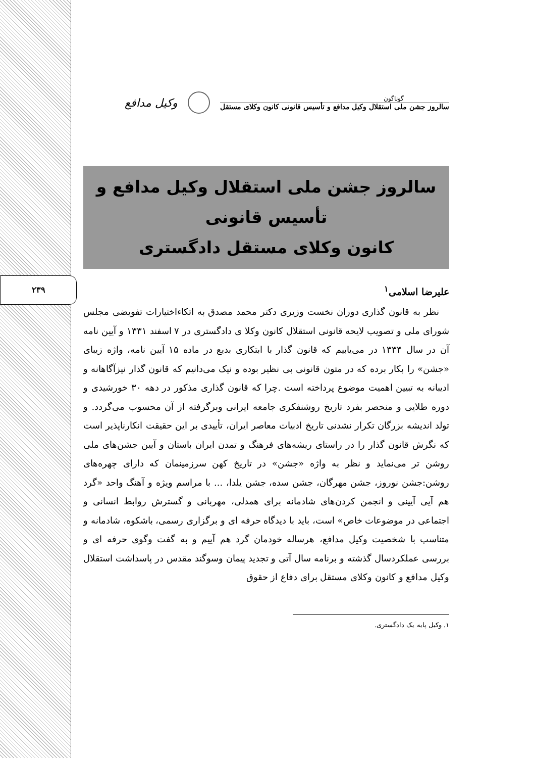۲۳۹
گوناگون
سالروز جشن ملی استقلال وکیل مدافع و تأسیس قانونی کانون وکلای مستقل
وکیل مدافع
سالروز جشن ملی استقلال وکیل مدافع و تأسیس قانونی
کانون وکلای مستقل دادگستری
علیرضا اسلامی<sup>۱</sup>
نظر به قانون گذاری دوران نخست وزیری دکتر محمد مصدق به اتکاءاختیارات تفویضی مجلس شورای ملی و تصویب لایحه قانونی استقلال کانون وکلا ی دادگستری در ۷ اسفند ۱۳۳۱ و آیین نامه آن در سال ۱۳۳۴ در می‌یابیم که قانون گذار با ابتکاری بدیع در ماده ۱۵ آیین نامه، واژه زیبای «جشن» را بکار برده که در متون قانونی بی نظیر بوده و نیک می‌دانیم که قانون گذار نیزآگاهانه و ادیبانه به تبیین اهمیت موضوع پرداخته است .چرا که قانون گذاری مذکور در دهه ۳۰ خورشیدی و دوره طلایی و منحصر بفرد تاریخ روشنفکری جامعه ایرانی وبرگرفته از آن محسوب می‌گردد. و تولد اندیشه بزرگان تکرار نشدنی تاریخ ادبیات معاصر ایران، تأییدی بر این حقیقت انکارناپذیر است که نگرش قانون گذار را در راستای ریشه‌های فرهنگ و تمدن ایران باستان و آیین جشن‌های ملی روشن تر می‌نماید و نظر به واژه «جشن» در تاریخ کهن سرزمینمان که دارای چهره‌های روشن:جشن نوروز، جشن مهرگان، جشن سده، جشن یلدا، ... با مراسم ویژه و آهنگ واحد «گرد هم آیی آیینی و انجمن کردن‌های شادمانه برای همدلی، مهربانی و گسترش روابط انسانی و اجتماعی در موضوعات خاص» است، باید با دیدگاه حرفه ای و برگزاری رسمی، باشکوه، شادمانه و متناسب با شخصیت وکیل مدافع، هرساله خودمان گرد هم آییم و به گفت وگوی حرفه ای و بررسی عملکردسال گذشته و برنامه سال آتی و تجدید پیمان وسوگند مقدس در پاسداشت استقلال وکیل مدافع و کانون وکلای مستقل برای دفاع از حقوق
۱. وکیل پایه یک دادگستری.